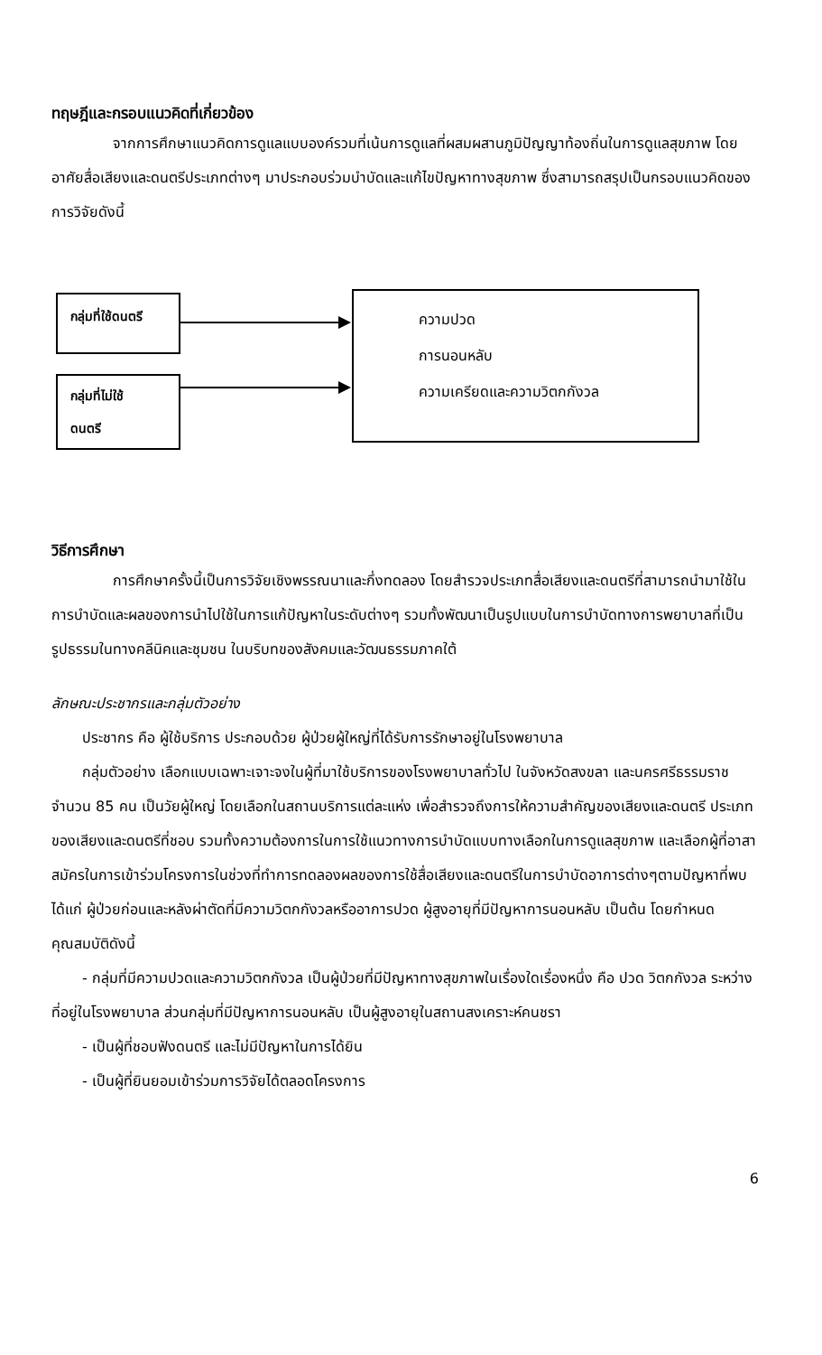ทฤษฎีและกรอบแนวคิดที่เกี่ยวข้อง
จากการศึกษาแนวคิดการดูแลแบบองค์รวมที่เน้นการดูแลที่ผสมผสานภูมิปัญญาท้องถิ่นในการดูแลสุขภาพ โดยอาศัยสื่อเสียงและดนตรีประเภทต่างๆ มาประกอบร่วมบำบัดและแก้ไขปัญหาทางสุขภาพ ซึ่งสามารถสรุปเป็นกรอบแนวคิดของการวิจัยดังนี้
กลุ่มที่ใช้ดนตรี
กลุ่มที่ไม่ใช้
ดนตรี
ความปวด
การนอนหลับ
ความเครียดและความวิตกกังวล
วิธีการศึกษา
การศึกษาครั้งนี้เป็นการวิจัยเชิงพรรณนาและกึ่งทดลอง โดยสำรวจประเภทสื่อเสียงและดนตรีที่สามารถนำมาใช้ในการบำบัดและผลของการนำไปใช้ในการแก้ปัญหาในระดับต่างๆ รวมทั้งพัฒนาเป็นรูปแบบในการบำบัดทางการพยาบาลที่เป็นรูปธรรมในทางคลีนิคและชุมชน ในบริบทของสังคมและวัฒนธรรมภาคใต้
ลักษณะประชากรและกลุ่มตัวอย่าง
ประชากร คือ ผู้ใช้บริการ ประกอบด้วย ผู้ป่วยผู้ใหญ่ที่ได้รับการรักษาอยู่ในโรงพยาบาล
กลุ่มตัวอย่าง เลือกแบบเฉพาะเจาะจงในผู้ที่มาใช้บริการของโรงพยาบาลทั่วไป ในจังหวัดสงขลา และนครศรีธรรมราช จำนวน 85 คน เป็นวัยผู้ใหญ่ โดยเลือกในสถานบริการแต่ละแห่ง เพื่อสำรวจถึงการให้ความสำคัญของเสียงและดนตรี ประเภทของเสียงและดนตรีที่ชอบ รวมทั้งความต้องการในการใช้แนวทางการบำบัดแบบทางเลือกในการดูแลสุขภาพ และเลือกผู้ที่อาสาสมัครในการเข้าร่วมโครงการในช่วงที่ทำการทดลองผลของการใช้สื่อเสียงและดนตรีในการบำบัดอาการต่างๆตามปัญหาที่พบ ได้แก่ ผู้ป่วยก่อนและหลังผ่าตัดที่มีความวิตกกังวลหรืออาการปวด ผู้สูงอายุที่มีปัญหาการนอนหลับ เป็นต้น โดยกำหนดคุณสมบัติดังนี้
- กลุ่มที่มีความปวดและความวิตกกังวล เป็นผู้ป่วยที่มีปัญหาทางสุขภาพในเรื่องใดเรื่องหนึ่ง คือ ปวด วิตกกังวล ระหว่างที่อยู่ในโรงพยาบาล ส่วนกลุ่มที่มีปัญหาการนอนหลับ เป็นผู้สูงอายุในสถานสงเคราะห์คนชรา
- เป็นผู้ที่ชอบฟังดนตรี และไม่มีปัญหาในการได้ยิน
- เป็นผู้ที่ยินยอมเข้าร่วมการวิจัยได้ตลอดโครงการ
6